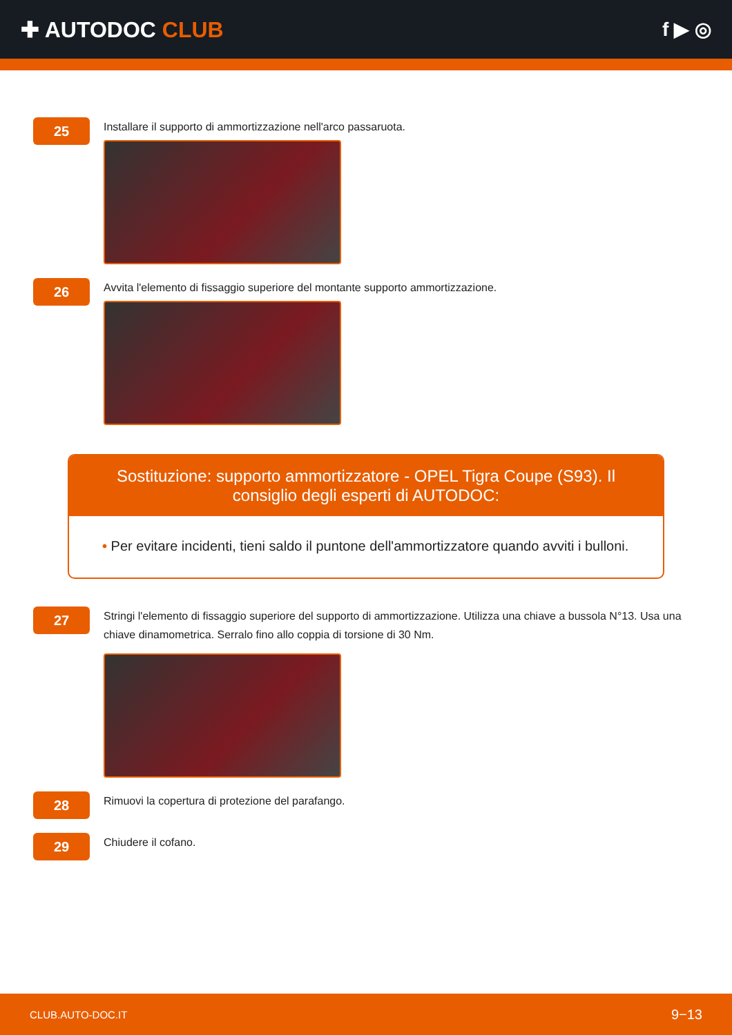✚ AUTODOC CLUB f ▶ ◎
25
Installare il supporto di ammortizzazione nell'arco passaruota.
26
Avvita l'elemento di fissaggio superiore del montante supporto ammortizzazione.
Sostituzione: supporto ammortizzatore - OPEL Tigra Coupe (S93). Il consiglio degli esperti di AUTODOC:
• Per evitare incidenti, tieni saldo il puntone dell'ammortizzatore quando avviti i bulloni.
27
Stringi l'elemento di fissaggio superiore del supporto di ammortizzazione. Utilizza una chiave a bussola N°13. Usa una chiave dinamometrica. Serralo fino allo coppia di torsione di 30 Nm.
28
Rimuovi la copertura di protezione del parafango.
29
Chiudere il cofano.
CLUB.AUTO-DOC.IT 9−13